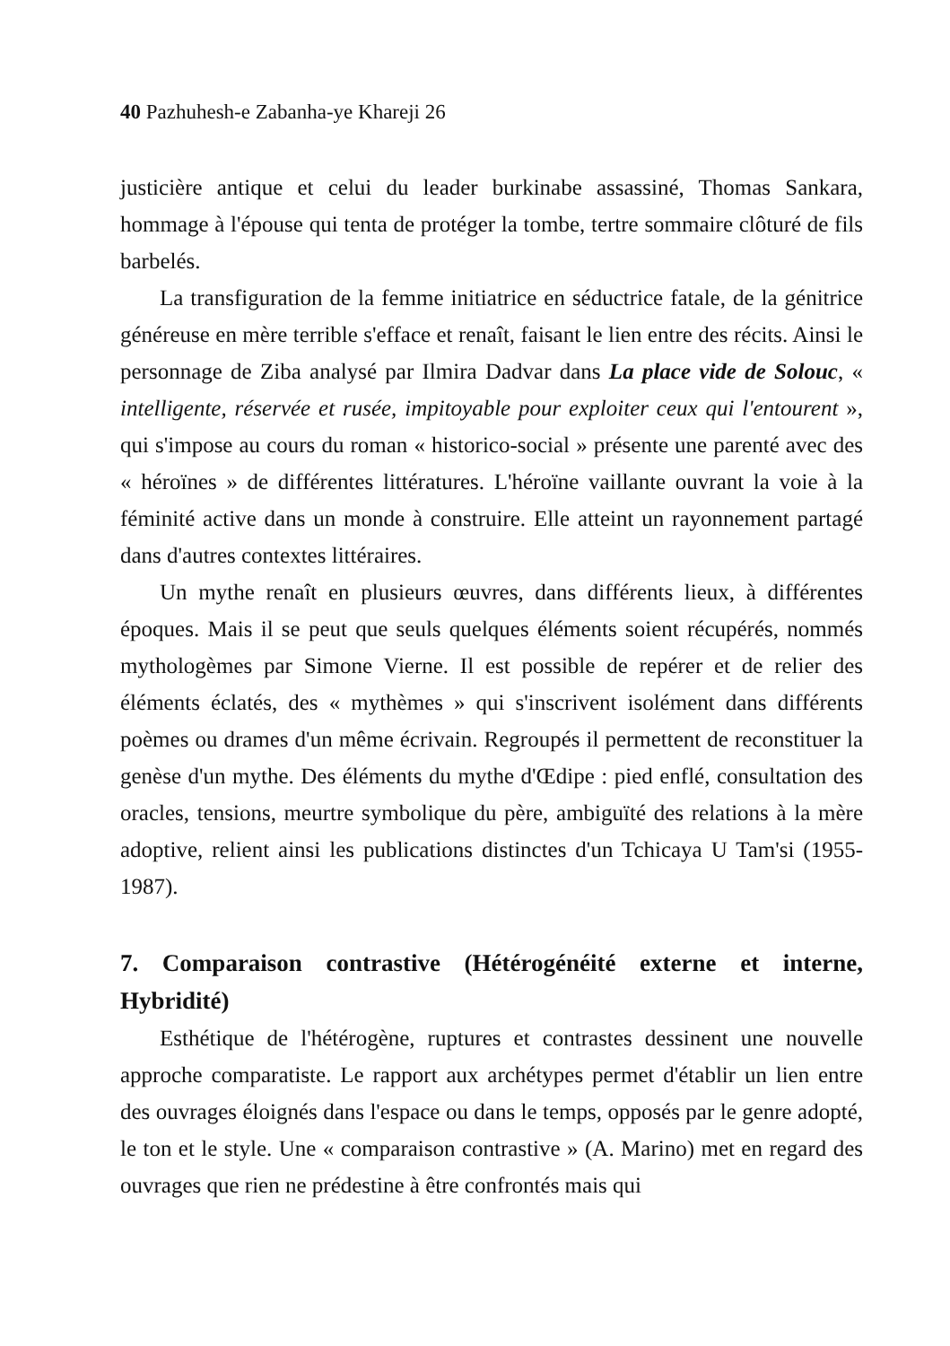40 Pazhuhesh-e Zabanha-ye Khareji 26
justicière antique et celui du leader burkinabe assassiné, Thomas Sankara, hommage à l'épouse qui tenta de protéger la tombe, tertre sommaire clôturé de fils barbelés.
La transfiguration de la femme initiatrice en séductrice fatale, de la génitrice généreuse en mère terrible s'efface et renaît, faisant le lien entre des récits. Ainsi le personnage de Ziba analysé par Ilmira Dadvar dans La place vide de Solouc, « intelligente, réservée et rusée, impitoyable pour exploiter ceux qui l'entourent », qui s'impose au cours du roman « historico-social » présente une parenté avec des « héroïnes » de différentes littératures. L'héroïne vaillante ouvrant la voie à la féminité active dans un monde à construire. Elle atteint un rayonnement partagé dans d'autres contextes littéraires.
Un mythe renaît en plusieurs œuvres, dans différents lieux, à différentes époques. Mais il se peut que seuls quelques éléments soient récupérés, nommés mythologèmes par Simone Vierne. Il est possible de repérer et de relier des éléments éclatés, des « mythèmes » qui s'inscrivent isolément dans différents poèmes ou drames d'un même écrivain. Regroupés il permettent de reconstituer la genèse d'un mythe. Des éléments du mythe d'Œdipe : pied enflé, consultation des oracles, tensions, meurtre symbolique du père, ambiguïté des relations à la mère adoptive, relient ainsi les publications distinctes d'un Tchicaya U Tam'si (1955- 1987).
7. Comparaison contrastive (Hétérogénéité externe et interne, Hybridité)
Esthétique de l'hétérogène, ruptures et contrastes dessinent une nouvelle approche comparatiste. Le rapport aux archétypes permet d'établir un lien entre des ouvrages éloignés dans l'espace ou dans le temps, opposés par le genre adopté, le ton et le style. Une « comparaison contrastive » (A. Marino) met en regard des ouvrages que rien ne prédestine à être confrontés mais qui